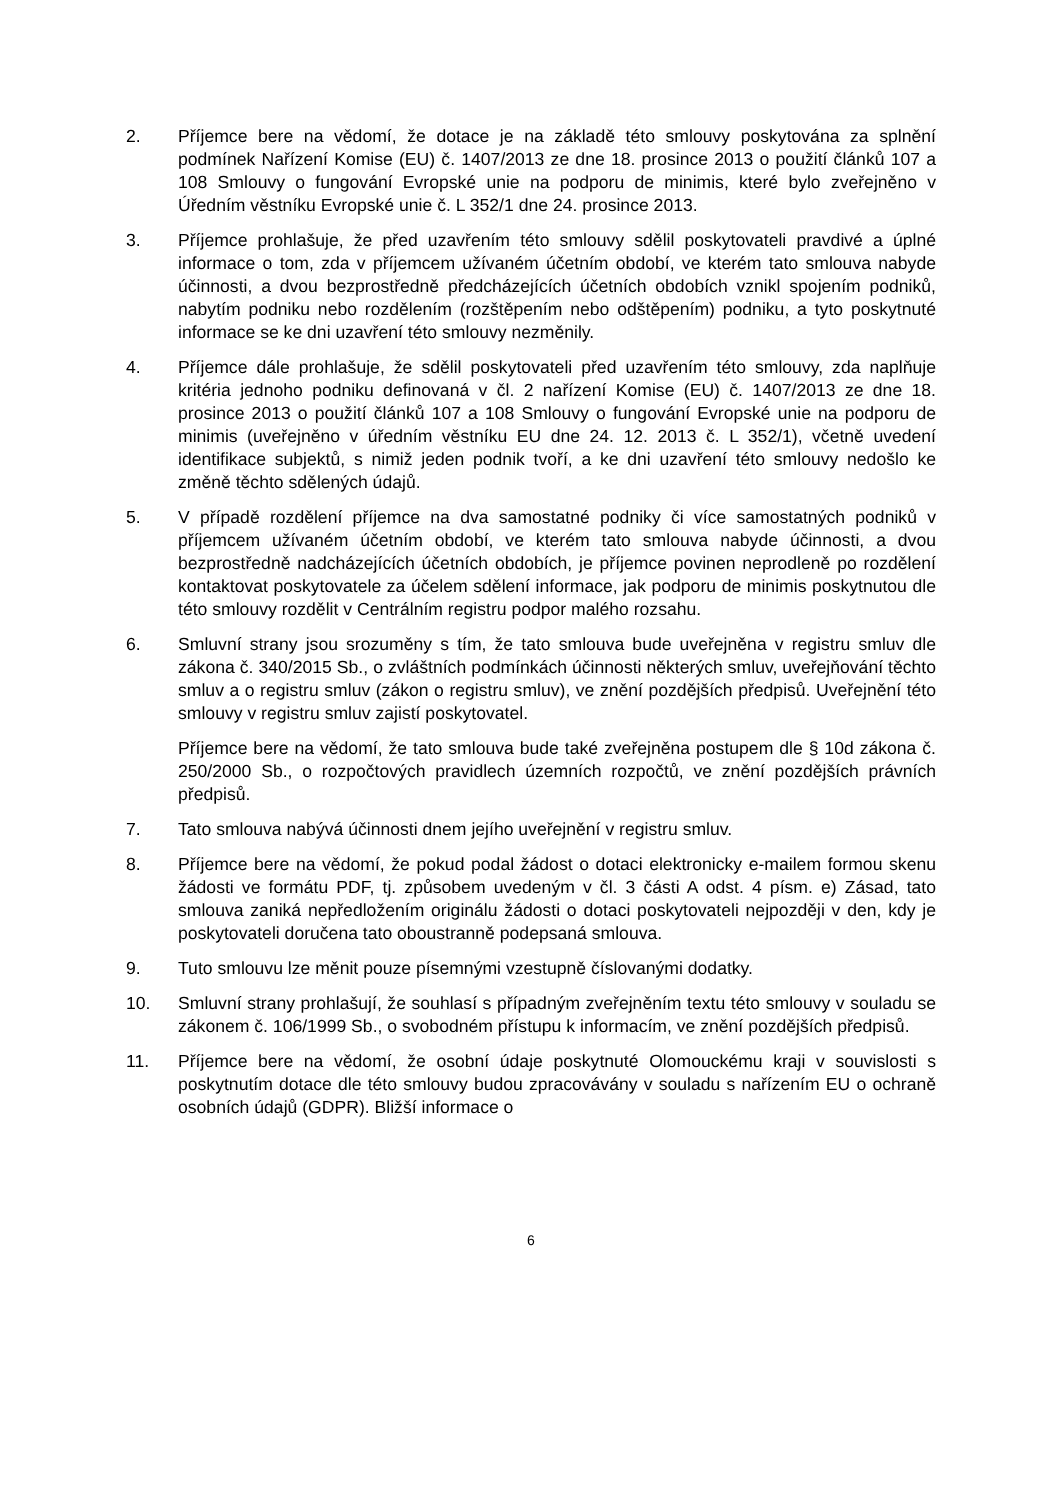2. Příjemce bere na vědomí, že dotace je na základě této smlouvy poskytována za splnění podmínek Nařízení Komise (EU) č. 1407/2013 ze dne 18. prosince 2013 o použití článků 107 a 108 Smlouvy o fungování Evropské unie na podporu de minimis, které bylo zveřejněno v Úředním věstníku Evropské unie č. L 352/1 dne 24. prosince 2013.
3. Příjemce prohlašuje, že před uzavřením této smlouvy sdělil poskytovateli pravdivé a úplné informace o tom, zda v příjemcem užívaném účetním období, ve kterém tato smlouva nabyde účinnosti, a dvou bezprostředně předcházejících účetních obdobích vznikl spojením podniků, nabytím podniku nebo rozdělením (rozštěpením nebo odštěpením) podniku, a tyto poskytnuté informace se ke dni uzavření této smlouvy nezměnily.
4. Příjemce dále prohlašuje, že sdělil poskytovateli před uzavřením této smlouvy, zda naplňuje kritéria jednoho podniku definovaná v čl. 2 nařízení Komise (EU) č. 1407/2013 ze dne 18. prosince 2013 o použití článků 107 a 108 Smlouvy o fungování Evropské unie na podporu de minimis (uveřejněno v úředním věstníku EU dne 24. 12. 2013 č. L 352/1), včetně uvedení identifikace subjektů, s nimiž jeden podnik tvoří, a ke dni uzavření této smlouvy nedošlo ke změně těchto sdělených údajů.
5. V případě rozdělení příjemce na dva samostatné podniky či více samostatných podniků v příjemcem užívaném účetním období, ve kterém tato smlouva nabyde účinnosti, a dvou bezprostředně nadcházejících účetních obdobích, je příjemce povinen neprodleně po rozdělení kontaktovat poskytovatele za účelem sdělení informace, jak podporu de minimis poskytnutou dle této smlouvy rozdělit v Centrálním registru podpor malého rozsahu.
6. Smluvní strany jsou srozuměny s tím, že tato smlouva bude uveřejněna v registru smluv dle zákona č. 340/2015 Sb., o zvláštních podmínkách účinnosti některých smluv, uveřejňování těchto smluv a o registru smluv (zákon o registru smluv), ve znění pozdějších předpisů. Uveřejnění této smlouvy v registru smluv zajistí poskytovatel.
Příjemce bere na vědomí, že tato smlouva bude také zveřejněna postupem dle § 10d zákona č. 250/2000 Sb., o rozpočtových pravidlech územních rozpočtů, ve znění pozdějších právních předpisů.
7. Tato smlouva nabývá účinnosti dnem jejího uveřejnění v registru smluv.
8. Příjemce bere na vědomí, že pokud podal žádost o dotaci elektronicky e-mailem formou skenu žádosti ve formátu PDF, tj. způsobem uvedeným v čl. 3 části A odst. 4 písm. e) Zásad, tato smlouva zaniká nepředložením originálu žádosti o dotaci poskytovateli nejpozději v den, kdy je poskytovateli doručena tato oboustranně podepsaná smlouva.
9. Tuto smlouvu lze měnit pouze písemnými vzestupně číslovanými dodatky.
10. Smluvní strany prohlašují, že souhlasí s případným zveřejněním textu této smlouvy v souladu se zákonem č. 106/1999 Sb., o svobodném přístupu k informacím, ve znění pozdějších předpisů.
11. Příjemce bere na vědomí, že osobní údaje poskytnuté Olomouckému kraji v souvislosti s poskytnutím dotace dle této smlouvy budou zpracovávány v souladu s nařízením EU o ochraně osobních údajů (GDPR). Bližší informace o
6